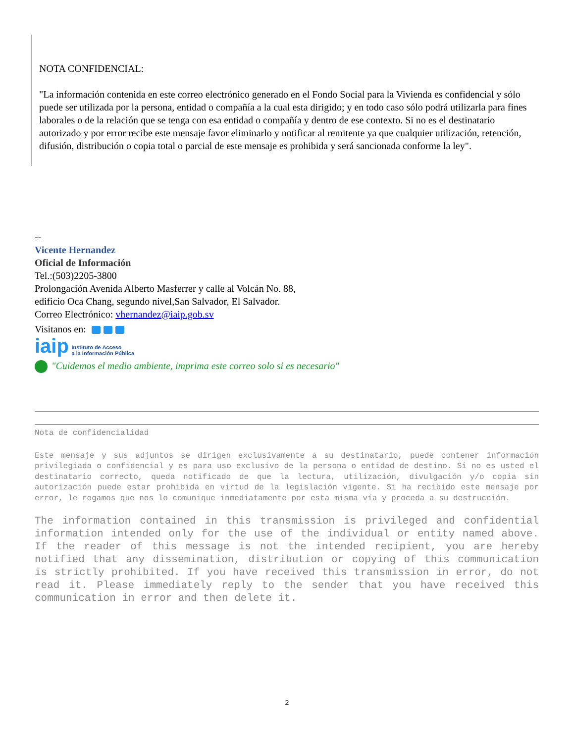NOTA CONFIDENCIAL:
"La información contenida en este correo electrónico generado en el Fondo Social para la Vivienda es confidencial y sólo puede ser utilizada por la persona, entidad o compañía a la cual esta dirigido; y en todo caso sólo podrá utilizarla para fines laborales o de la relación que se tenga con esa entidad o compañía y dentro de ese contexto. Si no es el destinatario autorizado y por error recibe este mensaje favor eliminarlo y notificar al remitente ya que cualquier utilización, retención, difusión, distribución o copia total o parcial de este mensaje es prohibida y será sancionada conforme la ley".
--
Vicente Hernandez
Oficial de Información
Tel.:(503)2205-3800
Prolongación Avenida Alberto Masferrer y calle al Volcán No. 88,
edificio Oca Chang, segundo nivel,San Salvador, El Salvador.
Correo Electrónico: vhernandez@iaip.gob.sv
Visitanos en:
iaip Instituto de Acceso
a la Información Pública
"Cuidemos el medio ambiente, imprima este correo solo si es necesario"
Nota de confidencialidad
Este mensaje y sus adjuntos se dirigen exclusivamente a su destinatario, puede contener información privilegiada o confidencial y es para uso exclusivo de la persona o entidad de destino. Si no es usted el destinatario correcto, queda notificado de que la lectura, utilización, divulgación y/o copia sin autorización puede estar prohibida en virtud de la legislación vigente. Si ha recibido este mensaje por error, le rogamos que nos lo comunique inmediatamente por esta misma vía y proceda a su destrucción.
The information contained in this transmission is privileged and confidential information intended only for the use of the individual or entity named above. If the reader of this message is not the intended recipient, you are hereby notified that any dissemination, distribution or copying of this communication is strictly prohibited. If you have received this transmission in error, do not read it. Please immediately reply to the sender that you have received this communication in error and then delete it.
2